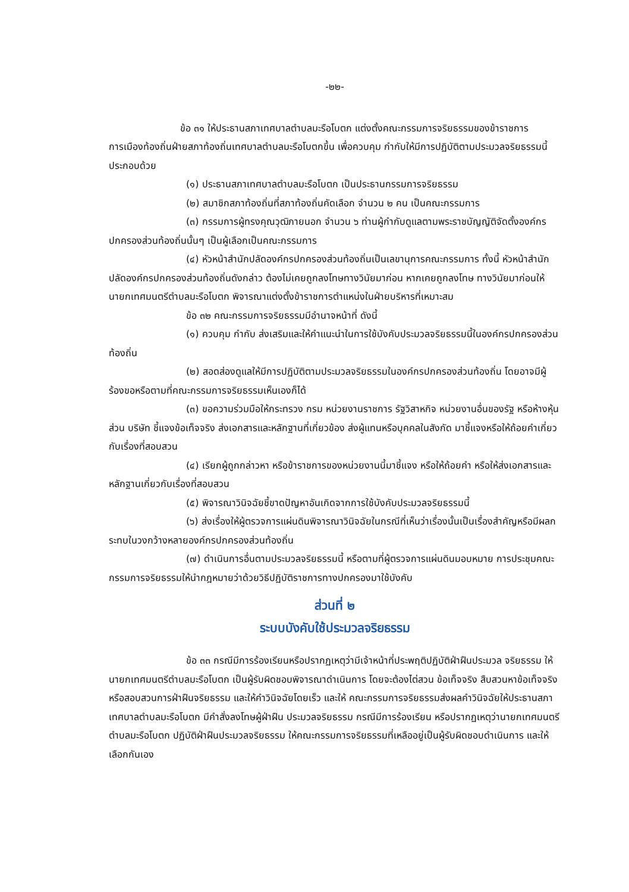-๒๒-
ข้อ ๓๑ ให้ประธานสภาเทศบาลตำบลมะรือโบตก แต่งตั้งคณะกรรมการจริยธรรมของข้าราชการการเมืองท้องถิ่นฝ่ายสภาท้องถิ่นเทศบาลตำบลมะรือโบตกขึ้น เพื่อควบคุม กำกับให้มีการปฏิบัติตามประมวลจริยธรรมนี้ ประกอบด้วย
(๑) ประธานสภาเทศบาลตำบลมะรือโบตก เป็นประธานกรรมการจริยธรรม
(๒) สมาชิกสภาท้องถิ่นที่สภาท้องถิ่นคัดเลือก จำนวน ๒ คน เป็นคณะกรรมการ
(๓) กรรมการผู้ทรงคุณวุฒิภายนอก จำนวน ๖ ท่านผู้กำกับดูแลตามพระราชบัญญัติจัดตั้งองค์กรปกครองส่วนท้องถิ่นนั้นๆ เป็นผู้เลือกเป็นคณะกรรมการ
(๔) หัวหน้าสำนักปลัดองค์กรปกครองส่วนท้องถิ่นเป็นเลขานุการคณะกรรมการ ทั้งนี้ หัวหน้าสำนักปลัดองค์กรปกครองส่วนท้องถิ่นดังกล่าว ต้องไม่เคยถูกลงโทษทางวินัยมาก่อน หากเคยถูกลงโทษ ทางวินัยมาก่อนให้นายกเทศมนตรีตำบลมะรือโบตก พิจารณาแต่งตั้งข้าราชการตำแหน่งในฝ่ายบริหารที่เหมาะสม
ข้อ ๓๒ คณะกรรมการจริยธรรมมีอำนาจหน้าที่ ดังนี้
(๑) ควบคุม กำกับ ส่งเสริมและให้คำแนะนำในการใช้บังคับประมวลจริยธรรมนี้ในองค์กรปกครองส่วนท้องถิ่น
(๒) สอดส่องดูแลให้มีการปฏิบัติตามประมวลจริยธรรมในองค์กรปกครองส่วนท้องถิ่น โดยอาจมีผู้ร้องขอหรือตามที่คณะกรรมการจริยธรรมเห็นเองก็ได้
(๓) ขอความร่วมมือให้กระทรวง กรม หน่วยงานราชการ รัฐวิสาหกิจ หน่วยงานอื่นของรัฐ หรือห้างหุ้นส่วน บริษัท ชี้แจงข้อเท็จจริง ส่งเอกสารและหลักฐานที่เกี่ยวข้อง ส่งผู้แทนหรือบุคคลในสังกัด มาชี้แจงหรือให้ถ้อยคำเกี่ยวกับเรื่องที่สอบสวน
(๔) เรียกผู้ถูกกล่าวหา หรือข้าราชการของหน่วยงานนี้มาชี้แจง หรือให้ถ้อยคำ หรือให้ส่งเอกสารและหลักฐานเกี่ยวกับเรื่องที่สอบสวน
(๕) พิจารณาวินิจฉัยชี้ขาดปัญหาอันเกิดจากการใช้บังคับประมวลจริยธรรมนี้
(๖) ส่งเรื่องให้ผู้ตรวจการแผ่นดินพิจารณาวินิจฉัยในกรณีที่เห็นว่าเรื่องนั้นเป็นเรื่องสำคัญหรือมีผลกระทบในวงกว้างหลายองค์กรปกครองส่วนท้องถิ่น
(๗) ดำเนินการอื่นตามประมวลจริยธรรมนี้ หรือตามที่ผู้ตรวจการแผ่นดินมอบหมาย การประชุมคณะกรรมการจริยธรรมให้นำกฎหมายว่าด้วยวิธีปฏิบัติราชการทางปกครองมาใช้บังคับ
ส่วนที่ ๒
ระบบบังคับใช้ประมวลจริยธรรม
ข้อ ๓๓ กรณีมีการร้องเรียนหรือปรากฏเหตุว่ามีเจ้าหน้าที่ประพฤติปฏิบัติฝ่าฝืนประมวล จริยธรรม ให้นายกเทศมนตรีตำบลมะรือโบตก เป็นผู้รับผิดชอบพิจารณาดำเนินการ โดยจะต้องไต่สวน ข้อเท็จจริง สืบสวนหาข้อเท็จจริง หรือสอบสวนการฝ่าฝืนจริยธรรม และให้คำวินิจฉัยโดยเร็ว และให้ คณะกรรมการจริยธรรมส่งผลคำวินิจฉัยให้ประธานสภาเทศบาลตำบลมะรือโบตก มีคำสั่งลงโทษผู้ฝ่าฝืน ประมวลจริยธรรม กรณีมีการร้องเรียน หรือปรากฏเหตุว่านายกเทศมนตรีตำบลมะรือโบตก ปฏิบัติฝ่าฝืนประมวลจริยธรรม ให้คณะกรรมการจริยธรรมที่เหลืออยู่เป็นผู้รับผิดชอบดำเนินการ และให้เลือกกันเอง